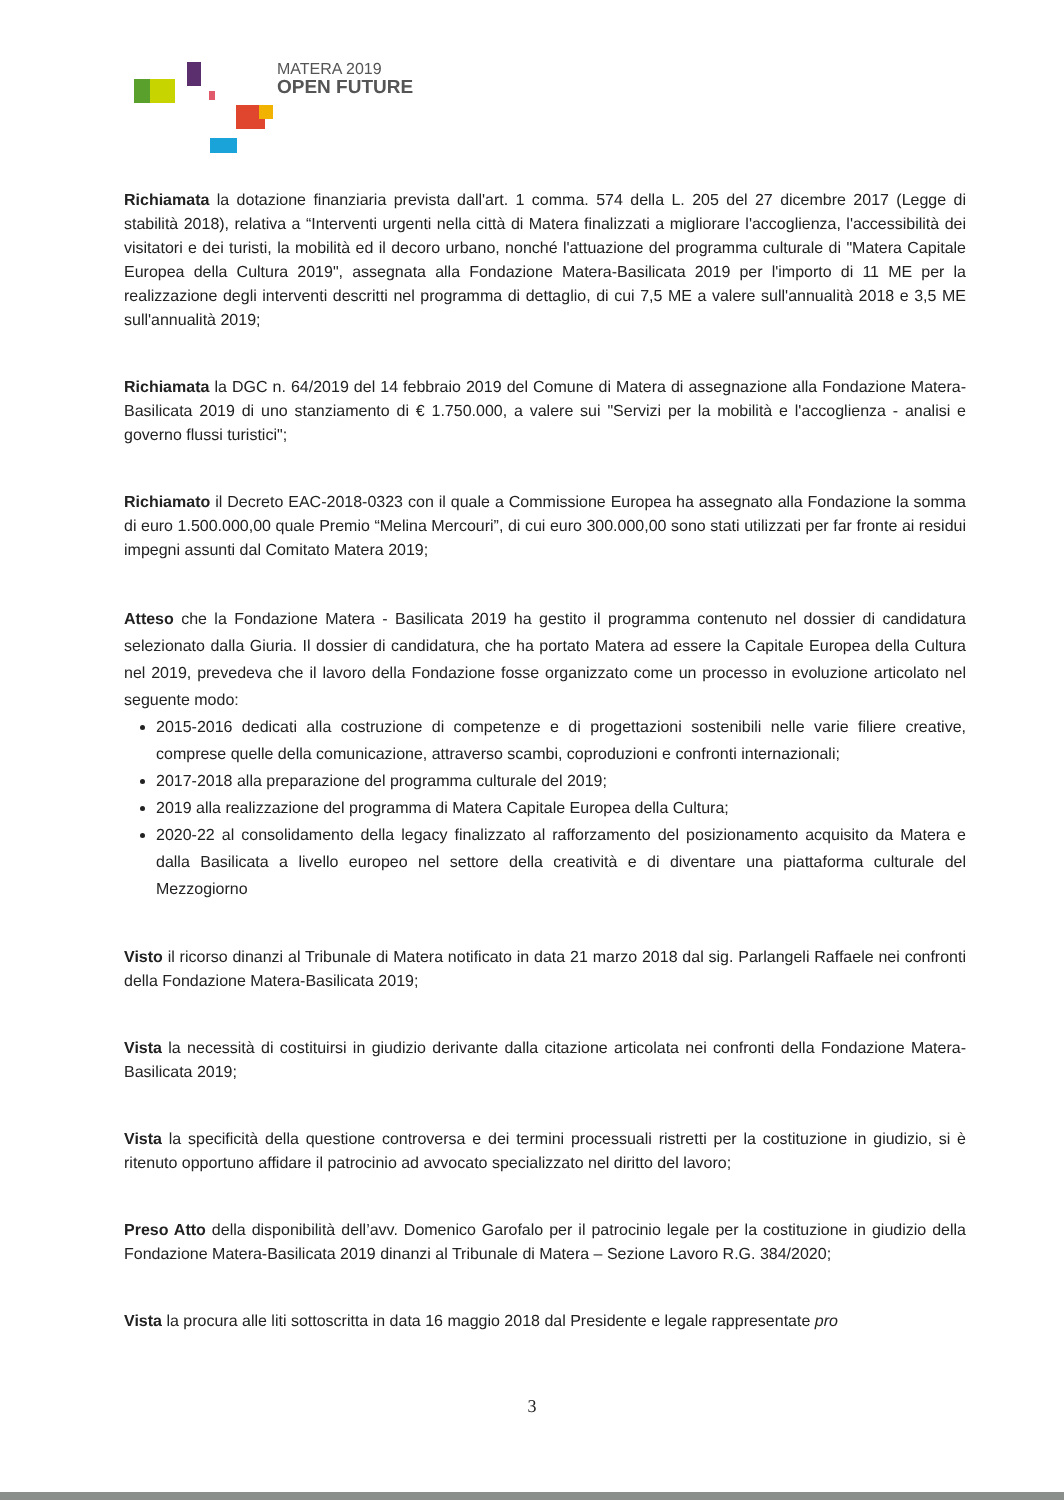MATERA 2019
OPEN FUTURE
Richiamata la dotazione finanziaria prevista dall'art. 1 comma. 574 della L. 205 del 27 dicembre 2017 (Legge di stabilità 2018), relativa a “Interventi urgenti nella città di Matera finalizzati a migliorare l'accoglienza, l'accessibilità dei visitatori e dei turisti, la mobilità ed il decoro urbano, nonché l'attuazione del programma culturale di "Matera Capitale Europea della Cultura 2019", assegnata alla Fondazione Matera-Basilicata 2019 per l'importo di 11 ME per la realizzazione degli interventi descritti nel programma di dettaglio, di cui 7,5 ME a valere sull'annualità 2018 e 3,5 ME sull'annualità 2019;
Richiamata la DGC n. 64/2019 del 14 febbraio 2019 del Comune di Matera di assegnazione alla Fondazione Matera-Basilicata 2019 di uno stanziamento di € 1.750.000, a valere sui "Servizi per la mobilità e l'accoglienza - analisi e governo flussi turistici";
Richiamato il Decreto EAC-2018-0323 con il quale a Commissione Europea ha assegnato alla Fondazione la somma di euro 1.500.000,00 quale Premio “Melina Mercouri”, di cui euro 300.000,00 sono stati utilizzati per far fronte ai residui impegni assunti dal Comitato Matera 2019;
Atteso che la Fondazione Matera - Basilicata 2019 ha gestito il programma contenuto nel dossier di candidatura selezionato dalla Giuria. Il dossier di candidatura, che ha portato Matera ad essere la Capitale Europea della Cultura nel 2019, prevedeva che il lavoro della Fondazione fosse organizzato come un processo in evoluzione articolato nel seguente modo:
2015-2016 dedicati alla costruzione di competenze e di progettazioni sostenibili nelle varie filiere creative, comprese quelle della comunicazione, attraverso scambi, coproduzioni e confronti internazionali;
2017-2018 alla preparazione del programma culturale del 2019;
2019 alla realizzazione del programma di Matera Capitale Europea della Cultura;
2020-22 al consolidamento della legacy finalizzato al rafforzamento del posizionamento acquisito da Matera e dalla Basilicata a livello europeo nel settore della creatività e di diventare una piattaforma culturale del Mezzogiorno
Visto il ricorso dinanzi al Tribunale di Matera notificato in data 21 marzo 2018 dal sig. Parlangeli Raffaele nei confronti della Fondazione Matera-Basilicata 2019;
Vista la necessità di costituirsi in giudizio derivante dalla citazione articolata nei confronti della Fondazione Matera-Basilicata 2019;
Vista la specificità della questione controversa e dei termini processuali ristretti per la costituzione in giudizio, si è ritenuto opportuno affidare il patrocinio ad avvocato specializzato nel diritto del lavoro;
Preso Atto della disponibilità dell’avv. Domenico Garofalo per il patrocinio legale per la costituzione in giudizio della Fondazione Matera-Basilicata 2019 dinanzi al Tribunale di Matera – Sezione Lavoro R.G. 384/2020;
Vista la procura alle liti sottoscritta in data 16 maggio 2018 dal Presidente e legale rappresentate pro
3